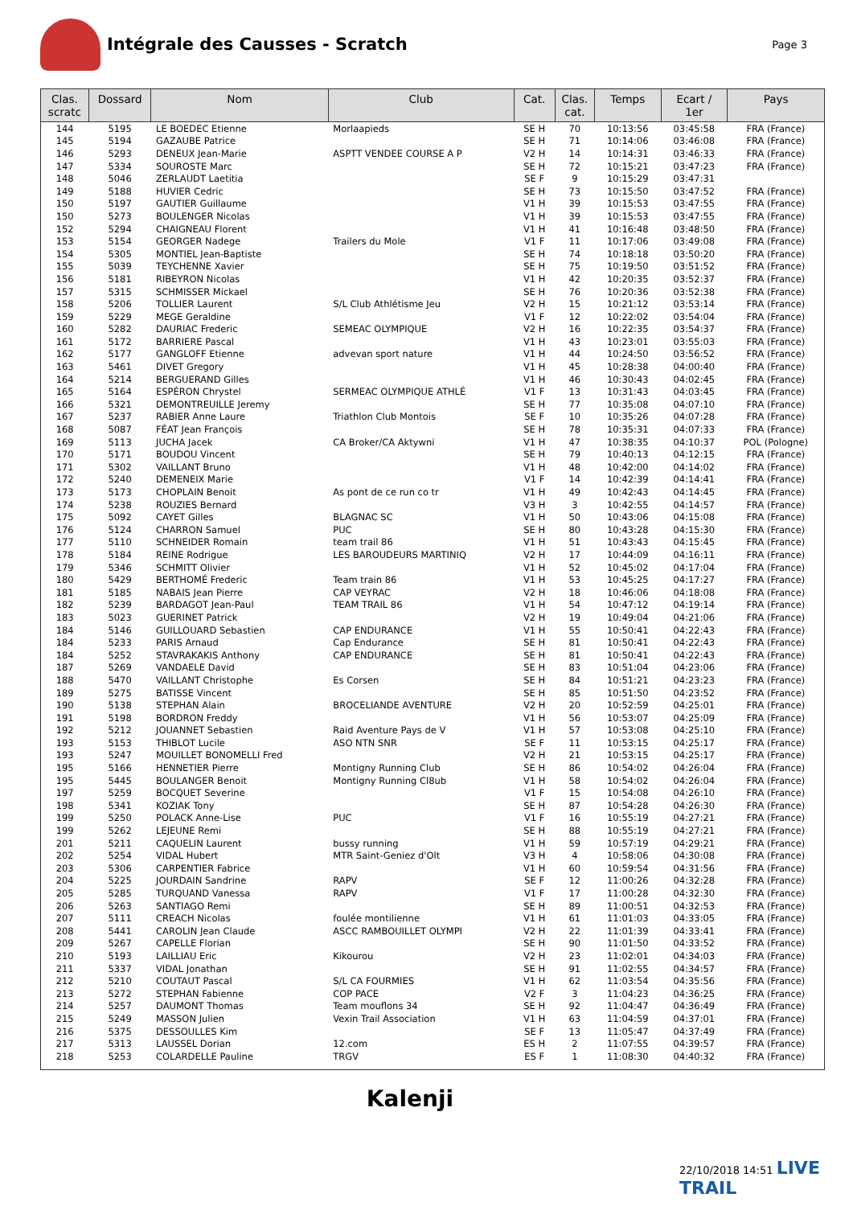Intégrale des Causses - Scratch
Page 3
| Clas. scratc | Dossard | Nom | Club | Cat. | Clas. cat. | Temps | Ecart / 1er | Pays |
| --- | --- | --- | --- | --- | --- | --- | --- | --- |
| 144 | 5195 | LE BOEDEC Etienne | Morlaapieds | SE H | 70 | 10:13:56 | 03:45:58 | FRA (France) |
| 145 | 5194 | GAZAUBE Patrice | | SE H | 71 | 10:14:06 | 03:46:08 | FRA (France) |
| 146 | 5293 | DENEUX Jean-Marie | ASPTT VENDEE COURSE A P | V2 H | 14 | 10:14:31 | 03:46:33 | FRA (France) |
| 147 | 5334 | SOUROSTE Marc | | SE H | 72 | 10:15:21 | 03:47:23 | FRA (France) |
| 148 | 5046 | ZERLAUDT Laetitia | | SE F | 9 | 10:15:29 | 03:47:31 | |
| 149 | 5188 | HUVIER Cedric | | SE H | 73 | 10:15:50 | 03:47:52 | FRA (France) |
| 150 | 5197 | GAUTIER Guillaume | | V1 H | 39 | 10:15:53 | 03:47:55 | FRA (France) |
| 150 | 5273 | BOULENGER Nicolas | | V1 H | 39 | 10:15:53 | 03:47:55 | FRA (France) |
| 152 | 5294 | CHAIGNEAU Florent | | V1 H | 41 | 10:16:48 | 03:48:50 | FRA (France) |
| 153 | 5154 | GEORGER Nadege | Trailers du Mole | V1 F | 11 | 10:17:06 | 03:49:08 | FRA (France) |
| 154 | 5305 | MONTIEL Jean-Baptiste | | SE H | 74 | 10:18:18 | 03:50:20 | FRA (France) |
| 155 | 5039 | TEYCHENNE Xavier | | SE H | 75 | 10:19:50 | 03:51:52 | FRA (France) |
| 156 | 5181 | RIBEYRON Nicolas | | V1 H | 42 | 10:20:35 | 03:52:37 | FRA (France) |
| 157 | 5315 | SCHMISSER Mickael | | SE H | 76 | 10:20:36 | 03:52:38 | FRA (France) |
| 158 | 5206 | TOLLIER Laurent | S/L Club Athlétisme Jeu | V2 H | 15 | 10:21:12 | 03:53:14 | FRA (France) |
| 159 | 5229 | MEGE Geraldine | | V1 F | 12 | 10:22:02 | 03:54:04 | FRA (France) |
| 160 | 5282 | DAURIAC Frederic | SEMEAC OLYMPIQUE | V2 H | 16 | 10:22:35 | 03:54:37 | FRA (France) |
| 161 | 5172 | BARRIERE Pascal | | V1 H | 43 | 10:23:01 | 03:55:03 | FRA (France) |
| 162 | 5177 | GANGLOFF Etienne | advevan sport nature | V1 H | 44 | 10:24:50 | 03:56:52 | FRA (France) |
| 163 | 5461 | DIVET Gregory | | V1 H | 45 | 10:28:38 | 04:00:40 | FRA (France) |
| 164 | 5214 | BERGUERAND Gilles | | V1 H | 46 | 10:30:43 | 04:02:45 | FRA (France) |
| 165 | 5164 | ESPÉRON Chrystel | SERMEAC OLYMPIQUE ATHLÉ | V1 F | 13 | 10:31:43 | 04:03:45 | FRA (France) |
| 166 | 5321 | DEMONTREUILLE Jeremy | | SE H | 77 | 10:35:08 | 04:07:10 | FRA (France) |
| 167 | 5237 | RABIER Anne Laure | Triathlon Club Montois | SE F | 10 | 10:35:26 | 04:07:28 | FRA (France) |
| 168 | 5087 | FÉAT Jean François | | SE H | 78 | 10:35:31 | 04:07:33 | FRA (France) |
| 169 | 5113 | JUCHA Jacek | CA Broker/CA Aktywni | V1 H | 47 | 10:38:35 | 04:10:37 | POL (Pologne) |
| 170 | 5171 | BOUDOU Vincent | | SE H | 79 | 10:40:13 | 04:12:15 | FRA (France) |
| 171 | 5302 | VAILLANT Bruno | | V1 H | 48 | 10:42:00 | 04:14:02 | FRA (France) |
| 172 | 5240 | DEMENEIX Marie | | V1 F | 14 | 10:42:39 | 04:14:41 | FRA (France) |
| 173 | 5173 | CHOPLAIN Benoit | As pont de ce run co tr | V1 H | 49 | 10:42:43 | 04:14:45 | FRA (France) |
| 174 | 5238 | ROUZIES Bernard | | V3 H | 3 | 10:42:55 | 04:14:57 | FRA (France) |
| 175 | 5092 | CAYET Gilles | BLAGNAC SC | V1 H | 50 | 10:43:06 | 04:15:08 | FRA (France) |
| 176 | 5124 | CHARRON Samuel | PUC | SE H | 80 | 10:43:28 | 04:15:30 | FRA (France) |
| 177 | 5110 | SCHNEIDER Romain | team trail 86 | V1 H | 51 | 10:43:43 | 04:15:45 | FRA (France) |
| 178 | 5184 | REINE Rodrigue | LES BAROUDEURS MARTINIQ | V2 H | 17 | 10:44:09 | 04:16:11 | FRA (France) |
| 179 | 5346 | SCHMITT Olivier | | V1 H | 52 | 10:45:02 | 04:17:04 | FRA (France) |
| 180 | 5429 | BERTHOMÉ Frederic | Team train 86 | V1 H | 53 | 10:45:25 | 04:17:27 | FRA (France) |
| 181 | 5185 | NABAIS Jean Pierre | CAP VEYRAC | V2 H | 18 | 10:46:06 | 04:18:08 | FRA (France) |
| 182 | 5239 | BARDAGOT Jean-Paul | TEAM TRAIL 86 | V1 H | 54 | 10:47:12 | 04:19:14 | FRA (France) |
| 183 | 5023 | GUERINET Patrick | | V2 H | 19 | 10:49:04 | 04:21:06 | FRA (France) |
| 184 | 5146 | GUILLOUARD Sebastien | CAP ENDURANCE | V1 H | 55 | 10:50:41 | 04:22:43 | FRA (France) |
| 184 | 5233 | PARIS Arnaud | Cap Endurance | SE H | 81 | 10:50:41 | 04:22:43 | FRA (France) |
| 184 | 5252 | STAVRAKAKIS Anthony | CAP ENDURANCE | SE H | 81 | 10:50:41 | 04:22:43 | FRA (France) |
| 187 | 5269 | VANDAELE David | | SE H | 83 | 10:51:04 | 04:23:06 | FRA (France) |
| 188 | 5470 | VAILLANT Christophe | Es Corsen | SE H | 84 | 10:51:21 | 04:23:23 | FRA (France) |
| 189 | 5275 | BATISSE Vincent | | SE H | 85 | 10:51:50 | 04:23:52 | FRA (France) |
| 190 | 5138 | STEPHAN Alain | BROCELIANDE AVENTURE | V2 H | 20 | 10:52:59 | 04:25:01 | FRA (France) |
| 191 | 5198 | BORDRON Freddy | | V1 H | 56 | 10:53:07 | 04:25:09 | FRA (France) |
| 192 | 5212 | JOUANNET Sebastien | Raid Aventure Pays de V | V1 H | 57 | 10:53:08 | 04:25:10 | FRA (France) |
| 193 | 5153 | THIBLOT Lucile | ASO NTN SNR | SE F | 11 | 10:53:15 | 04:25:17 | FRA (France) |
| 193 | 5247 | MOUILLET BONOMELLI Fred | | V2 H | 21 | 10:53:15 | 04:25:17 | FRA (France) |
| 195 | 5166 | HENNETIER Pierre | Montigny Running Club | SE H | 86 | 10:54:02 | 04:26:04 | FRA (France) |
| 195 | 5445 | BOULANGER Benoit | Montigny Running Cl8ub | V1 H | 58 | 10:54:02 | 04:26:04 | FRA (France) |
| 197 | 5259 | BOCQUET Severine | | V1 F | 15 | 10:54:08 | 04:26:10 | FRA (France) |
| 198 | 5341 | KOZIAK Tony | | SE H | 87 | 10:54:28 | 04:26:30 | FRA (France) |
| 199 | 5250 | POLACK Anne-Lise | PUC | V1 F | 16 | 10:55:19 | 04:27:21 | FRA (France) |
| 199 | 5262 | LEJEUNE Remi | | SE H | 88 | 10:55:19 | 04:27:21 | FRA (France) |
| 201 | 5211 | CAQUELIN Laurent | bussy running | V1 H | 59 | 10:57:19 | 04:29:21 | FRA (France) |
| 202 | 5254 | VIDAL Hubert | MTR Saint-Geniez d'Olt | V3 H | 4 | 10:58:06 | 04:30:08 | FRA (France) |
| 203 | 5306 | CARPENTIER Fabrice | | V1 H | 60 | 10:59:54 | 04:31:56 | FRA (France) |
| 204 | 5225 | JOURDAIN Sandrine | RAPV | SE F | 12 | 11:00:26 | 04:32:28 | FRA (France) |
| 205 | 5285 | TURQUAND Vanessa | RAPV | V1 F | 17 | 11:00:28 | 04:32:30 | FRA (France) |
| 206 | 5263 | SANTIAGO Remi | | SE H | 89 | 11:00:51 | 04:32:53 | FRA (France) |
| 207 | 5111 | CREACH Nicolas | foulée montilienne | V1 H | 61 | 11:01:03 | 04:33:05 | FRA (France) |
| 208 | 5441 | CAROLIN Jean Claude | ASCC RAMBOUILLET OLYMPI | V2 H | 22 | 11:01:39 | 04:33:41 | FRA (France) |
| 209 | 5267 | CAPELLE Florian | | SE H | 90 | 11:01:50 | 04:33:52 | FRA (France) |
| 210 | 5193 | LAILLIAU Eric | Kikourou | V2 H | 23 | 11:02:01 | 04:34:03 | FRA (France) |
| 211 | 5337 | VIDAL Jonathan | | SE H | 91 | 11:02:55 | 04:34:57 | FRA (France) |
| 212 | 5210 | COUTAUT Pascal | S/L CA FOURMIES | V1 H | 62 | 11:03:54 | 04:35:56 | FRA (France) |
| 213 | 5272 | STEPHAN Fabienne | COP PACE | V2 F | 3 | 11:04:23 | 04:36:25 | FRA (France) |
| 214 | 5257 | DAUMONT Thomas | Team mouflons 34 | SE H | 92 | 11:04:47 | 04:36:49 | FRA (France) |
| 215 | 5249 | MASSON Julien | Vexin Trail Association | V1 H | 63 | 11:04:59 | 04:37:01 | FRA (France) |
| 216 | 5375 | DESSOULLES Kim | | SE F | 13 | 11:05:47 | 04:37:49 | FRA (France) |
| 217 | 5313 | LAUSSEL Dorian | 12.com | ES H | 2 | 11:07:55 | 04:39:57 | FRA (France) |
| 218 | 5253 | COLARDELLE Pauline | TRGV | ES F | 1 | 11:08:30 | 04:40:32 | FRA (France) |
Kalenji
22/10/2018 14:51 LIVE TRAIL